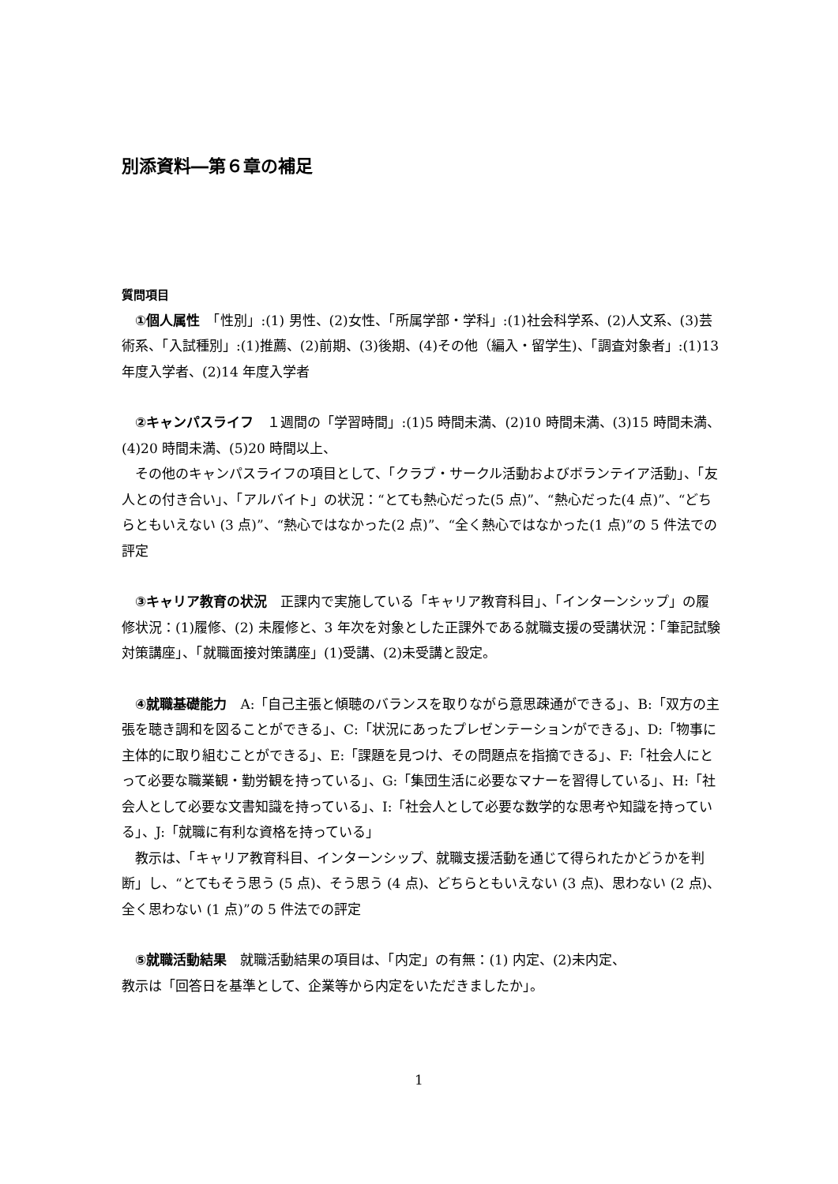別添資料―第６章の補足
質問項目
　①個人属性　「性別」:(1) 男性、(2)女性、「所属学部・学科」:(1)社会科学系、(2)人文系、(3)芸術系、「入試種別」:(1)推薦、(2)前期、(3)後期、(4)その他（編入・留学生)、「調査対象者」:(1)13 年度入学者、(2)14 年度入学者
　②キャンパスライフ　１週間の「学習時間」:(1)5 時間未満、(2)10 時間未満、(3)15 時間未満、(4)20 時間未満、(5)20 時間以上、
　その他のキャンパスライフの項目として、「クラブ・サークル活動およびボランテイア活動」、「友人との付き合い」、「アルバイト」の状況：“とても熱心だった(5 点)”、“熱心だった(4 点)”、“どちらともいえない (3 点)”、“熱心ではなかった(2 点)”、“全く熱心ではなかった(1 点)”の 5 件法での評定
　③キャリア教育の状況　正課内で実施している「キャリア教育科目」、「インターンシップ」の履修状況：(1)履修、(2) 未履修と、3 年次を対象とした正課外である就職支援の受講状況：「筆記試験対策講座」、「就職面接対策講座」(1)受講、(2)未受講と設定。
　④就職基礎能力　A:「自己主張と傾聴のバランスを取りながら意思疎通ができる」、B:「双方の主張を聴き調和を図ることができる」、C:「状況にあったプレゼンテーションができる」、D:「物事に主体的に取り組むことができる」、E:「課題を見つけ、その問題点を指摘できる」、F:「社会人にとって必要な職業観・勤労観を持っている」、G:「集団生活に必要なマナーを習得している」、H:「社会人として必要な文書知識を持っている」、I:「社会人として必要な数学的な思考や知識を持っている」、J:「就職に有利な資格を持っている」
　教示は、「キャリア教育科目、インターンシップ、就職支援活動を通じて得られたかどうかを判断」し、“とてもそう思う (5 点)、そう思う (4 点)、どちらともいえない (3 点)、思わない (2 点)、全く思わない (1 点)”の 5 件法での評定
　⑤就職活動結果　就職活動結果の項目は、「内定」の有無：(1) 内定、(2)未内定、
教示は「回答日を基準として、企業等から内定をいただきましたか」。
1